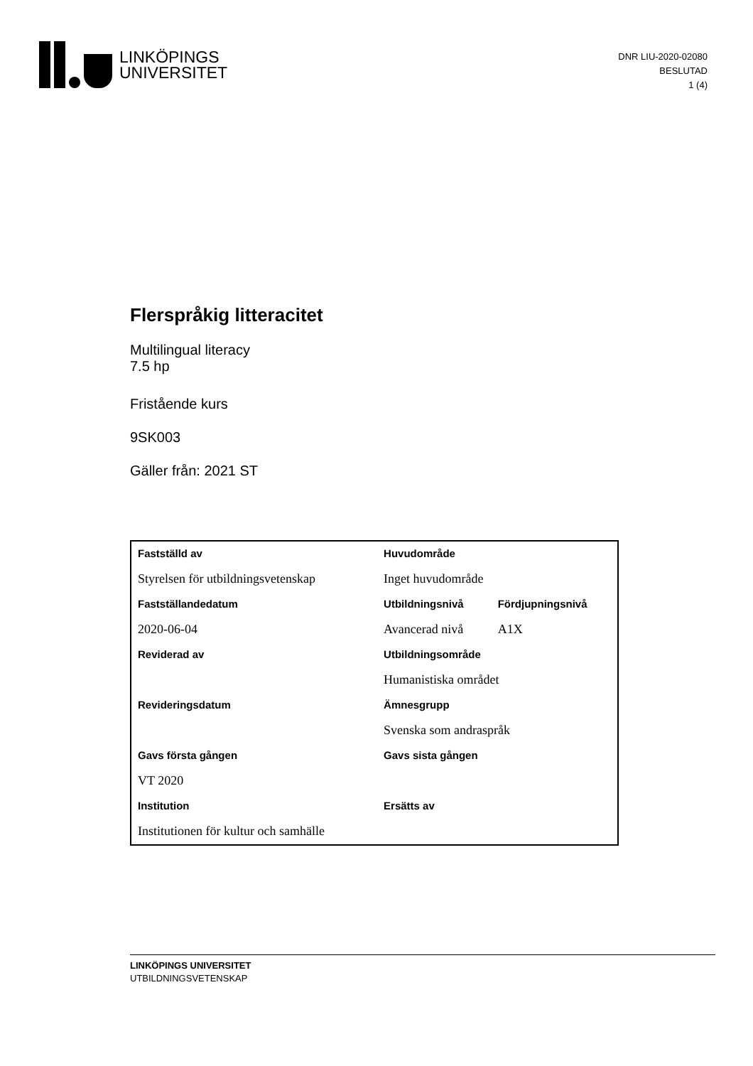LINKÖPINGS
UNIVERSITET
DNR LIU-2020-02080
BESLUTAD
1 (4)
Flerspråkig litteracitet
Multilingual literacy
7.5 hp
Fristående kurs
9SK003
Gäller från: 2021 ST
| Fastställd av | Huvudområde | |
| --- | --- | --- |
| Styrelsen för utbildningsvetenskap | Inget huvudområde | |
| Fastställandedatum | Utbildningsnivå | Fördjupningsnivå |
| 2020-06-04 | Avancerad nivå | A1X |
| Reviderad av | Utbildningsområde | |
| | Humanistiska området | |
| Revideringsdatum | Ämnesgrupp | |
| | Svenska som andraspråk | |
| Gavs första gången | Gavs sista gången | |
| VT 2020 | | |
| Institution | Ersätts av | |
| Institutionen för kultur och samhälle | | |
LINKÖPINGS UNIVERSITET
UTBILDNINGSVETENSKAP